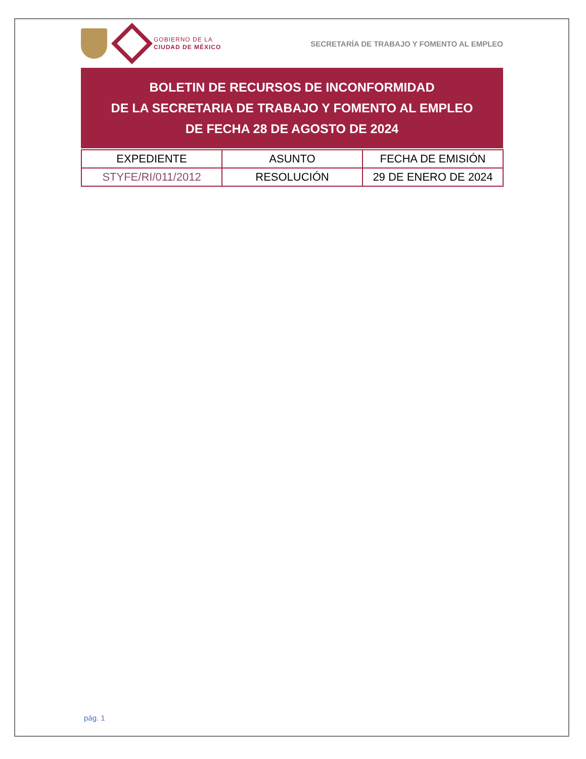GOBIERNO DE LA
CIUDAD DE MÉXICO
SECRETARÍA DE TRABAJO Y FOMENTO AL EMPLEO
BOLETIN DE RECURSOS DE INCONFORMIDAD
DE LA SECRETARIA DE TRABAJO Y FOMENTO AL EMPLEO
DE FECHA 28 DE AGOSTO DE 2024
| EXPEDIENTE | ASUNTO | FECHA DE EMISIÓN |
| STYFE/RI/011/2012 | RESOLUCIÓN | 29 DE ENERO DE 2024 |
pág. 1